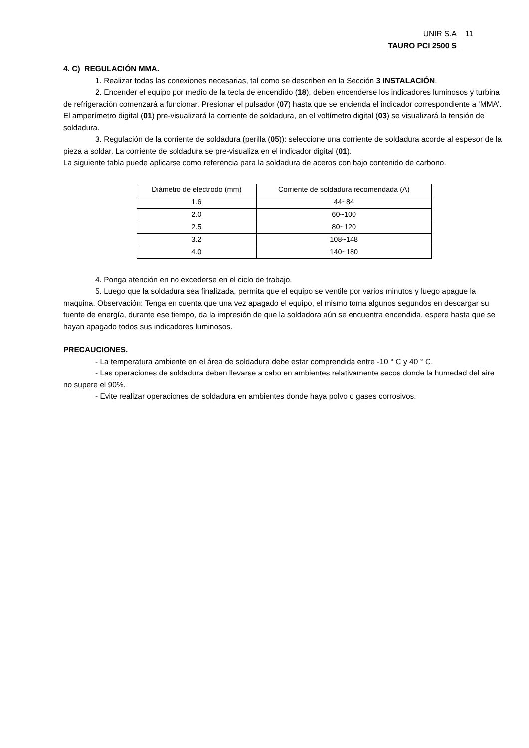UNIR S.A
TAURO PCI 2500 S
11
4. C) REGULACIÓN MMA.
1. Realizar todas las conexiones necesarias, tal como se describen en la Sección 3 INSTALACIÓN.
2. Encender el equipo por medio de la tecla de encendido (18), deben encenderse los indicadores luminosos y turbina de refrigeración comenzará a funcionar. Presionar el pulsador (07) hasta que se encienda el indicador correspondiente a ‘MMA’. El amperímetro digital (01) pre-visualizará la corriente de soldadura, en el voltímetro digital (03) se visualizará la tensión de soldadura.
3. Regulación de la corriente de soldadura (perilla (05)): seleccione una corriente de soldadura acorde al espesor de la pieza a soldar. La corriente de soldadura se pre-visualiza en el indicador digital (01).
La siguiente tabla puede aplicarse como referencia para la soldadura de aceros con bajo contenido de carbono.
| Diámetro de electrodo (mm) | Corriente de soldadura recomendada (A) |
| 1.6 | 44~84 |
| 2.0 | 60~100 |
| 2.5 | 80~120 |
| 3.2 | 108~148 |
| 4.0 | 140~180 |
4. Ponga atención en no excederse en el ciclo de trabajo.
5. Luego que la soldadura sea finalizada, permita que el equipo se ventile por varios minutos y luego apague la maquina. Observación: Tenga en cuenta que una vez apagado el equipo, el mismo toma algunos segundos en descargar su fuente de energía, durante ese tiempo, da la impresión de que la soldadora aún se encuentra encendida, espere hasta que se hayan apagado todos sus indicadores luminosos.
PRECAUCIONES.
- La temperatura ambiente en el área de soldadura debe estar comprendida entre -10 ° C y 40 ° C.
- Las operaciones de soldadura deben llevarse a cabo en ambientes relativamente secos donde la humedad del aire no supere el 90%.
- Evite realizar operaciones de soldadura en ambientes donde haya polvo o gases corrosivos.